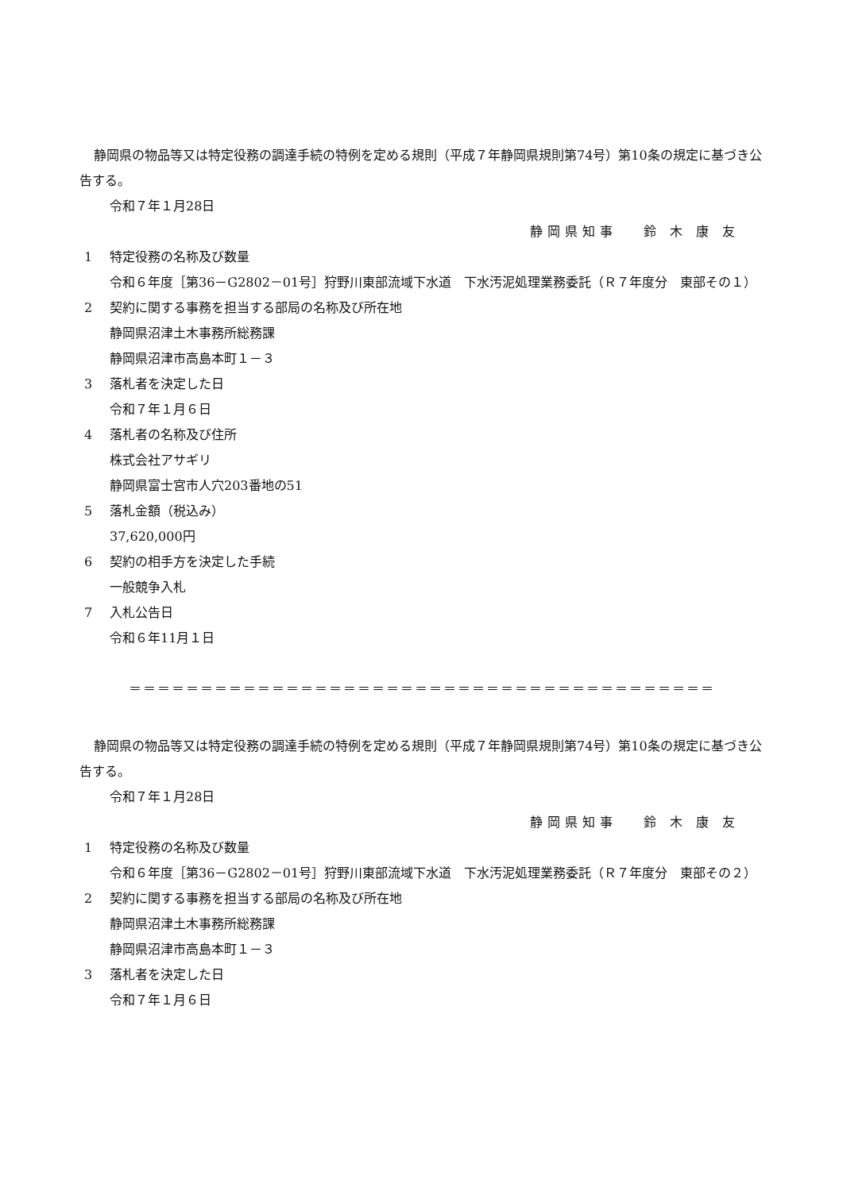静岡県の物品等又は特定役務の調達手続の特例を定める規則（平成７年静岡県規則第74号）第10条の規定に基づき公告する。
令和７年１月28日
静岡県知事　 鈴 木 康 友
1 特定役務の名称及び数量
令和６年度［第36－G2802－01号］狩野川東部流域下水道　下水汚泥処理業務委託（Ｒ７年度分　東部その１）
2 契約に関する事務を担当する部局の名称及び所在地
静岡県沼津土木事務所総務課
静岡県沼津市高島本町１－３
3 落札者を決定した日
令和７年１月６日
4 落札者の名称及び住所
株式会社アサギリ
静岡県富士宮市人穴203番地の51
5 落札金額（税込み）
37,620,000円
6 契約の相手方を決定した手続
一般競争入札
7 入札公告日
令和６年11月１日
＝＝＝＝＝＝＝＝＝＝＝＝＝＝＝＝＝＝＝＝＝＝＝＝＝＝＝＝＝＝＝＝＝＝＝＝＝＝＝＝＝
静岡県の物品等又は特定役務の調達手続の特例を定める規則（平成７年静岡県規則第74号）第10条の規定に基づき公告する。
令和７年１月28日
静岡県知事　 鈴 木 康 友
1 特定役務の名称及び数量
令和６年度［第36－G2802－01号］狩野川東部流域下水道　下水汚泥処理業務委託（Ｒ７年度分　東部その２）
2 契約に関する事務を担当する部局の名称及び所在地
静岡県沼津土木事務所総務課
静岡県沼津市高島本町１－３
3 落札者を決定した日
令和７年１月６日